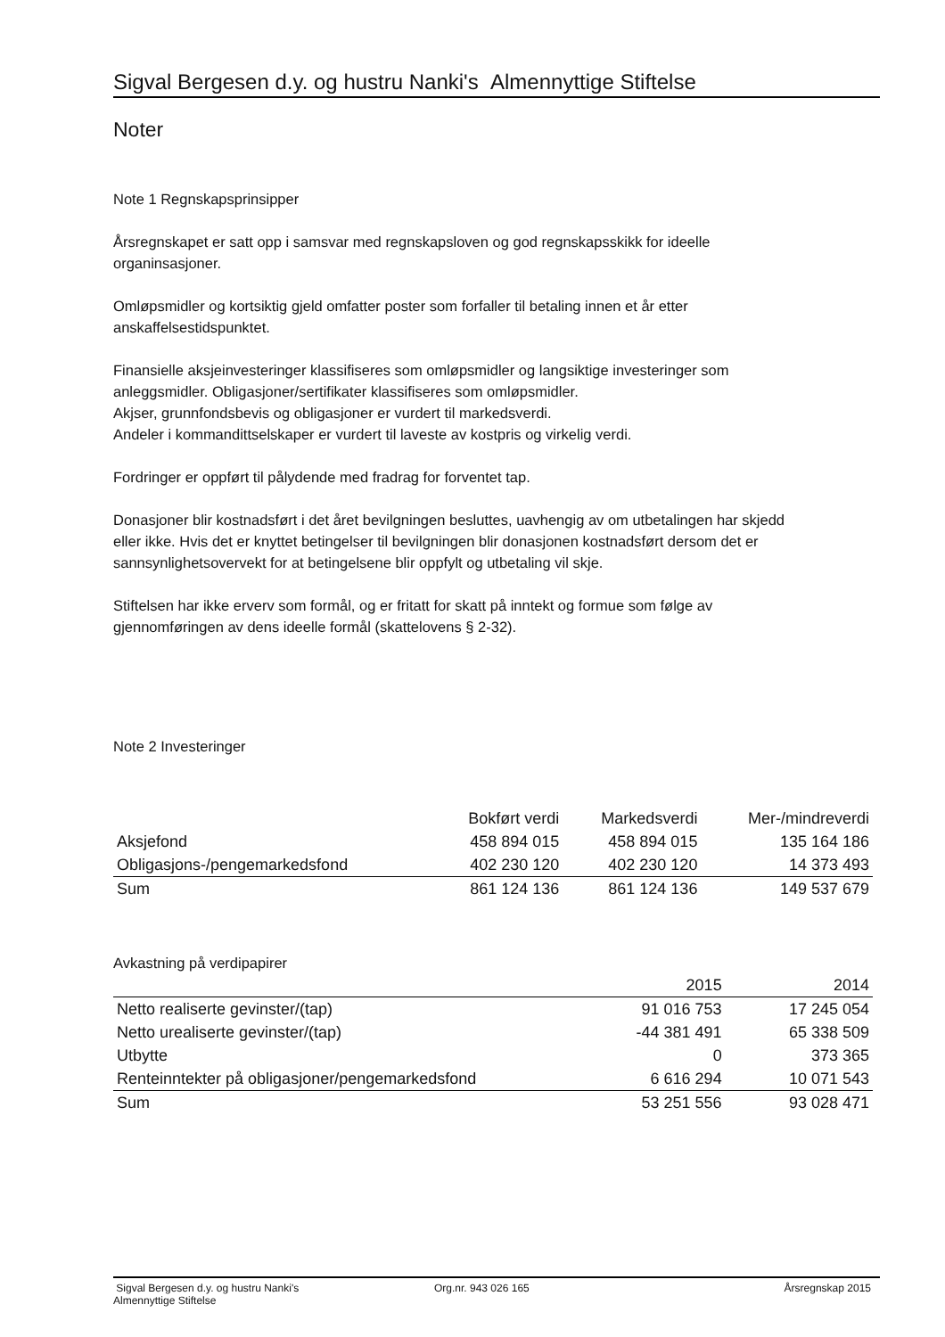Sigval Bergesen d.y. og hustru Nanki's Almennyttige Stiftelse
Noter
Note 1 Regnskapsprinsipper
Årsregnskapet er satt opp i samsvar med regnskapsloven og god regnskapsskikk for ideelle
organinsasjoner.
Omløpsmidler og kortsiktig gjeld omfatter poster som forfaller til betaling innen et år etter
anskaffelsestidspunktet.
Finansielle aksjeinvesteringer klassifiseres som omløpsmidler og langsiktige investeringer som
anleggsmidler. Obligasjoner/sertifikater klassifiseres som omløpsmidler.
Akjser, grunnfondsbevis og obligasjoner er vurdert til markedsverdi.
Andeler i kommandittselskaper er vurdert til laveste av kostpris og virkelig verdi.
Fordringer er oppført til pålydende med fradrag for forventet tap.
Donasjoner blir kostnadsført i det året bevilgningen besluttes, uavhengig av om utbetalingen har skjedd
eller ikke. Hvis det er knyttet betingelser til bevilgningen blir donasjonen kostnadsført dersom det er
sannsynlighetsovervekt for at betingelsene blir oppfylt og utbetaling vil skje.
Stiftelsen har ikke erverv som formål, og er fritatt for skatt på inntekt og formue som følge av
gjennomføringen av dens ideelle formål (skattelovens § 2-32).
Note 2 Investeringer
| | Bokført verdi | Markedsverdi | Mer-/mindreverdi |
| --- | --- | --- | --- |
| Aksjefond | 458 894 015 | 458 894 015 | 135 164 186 |
| Obligasjons-/pengemarkedsfond | 402 230 120 | 402 230 120 | 14 373 493 |
| Sum | 861 124 136 | 861 124 136 | 149 537 679 |
Avkastning på verdipapirer
| | 2015 | 2014 |
| --- | --- | --- |
| Netto realiserte gevinster/(tap) | 91 016 753 | 17 245 054 |
| Netto urealiserte gevinster/(tap) | -44 381 491 | 65 338 509 |
| Utbytte | 0 | 373 365 |
| Renteinntekter på obligasjoner/pengemarkedsfond | 6 616 294 | 10 071 543 |
| Sum | 53 251 556 | 93 028 471 |
Sigval Bergesen d.y. og hustru Nanki's
Almennyttige Stiftelse
Org.nr. 943 026 165 Årsregnskap 2015